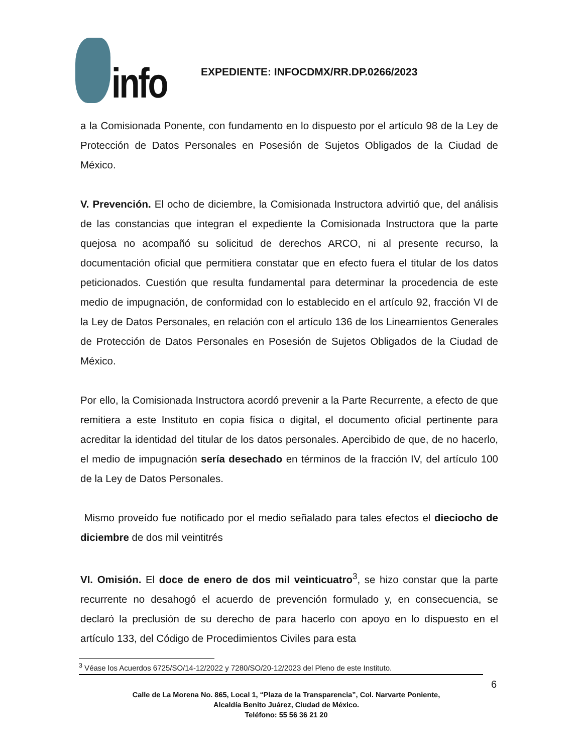info
EXPEDIENTE: INFOCDMX/RR.DP.0266/2023
a la Comisionada Ponente, con fundamento en lo dispuesto por el artículo 98 de la Ley de Protección de Datos Personales en Posesión de Sujetos Obligados de la Ciudad de México.
V. Prevención. El ocho de diciembre, la Comisionada Instructora advirtió que, del análisis de las constancias que integran el expediente la Comisionada Instructora que la parte quejosa no acompañó su solicitud de derechos ARCO, ni al presente recurso, la documentación oficial que permitiera constatar que en efecto fuera el titular de los datos peticionados. Cuestión que resulta fundamental para determinar la procedencia de este medio de impugnación, de conformidad con lo establecido en el artículo 92, fracción VI de la Ley de Datos Personales, en relación con el artículo 136 de los Lineamientos Generales de Protección de Datos Personales en Posesión de Sujetos Obligados de la Ciudad de México.
Por ello, la Comisionada Instructora acordó prevenir a la Parte Recurrente, a efecto de que remitiera a este Instituto en copia física o digital, el documento oficial pertinente para acreditar la identidad del titular de los datos personales. Apercibido de que, de no hacerlo, el medio de impugnación sería desechado en términos de la fracción IV, del artículo 100 de la Ley de Datos Personales.
Mismo proveído fue notificado por el medio señalado para tales efectos el dieciocho de diciembre de dos mil veintitrés
VI. Omisión. El doce de enero de dos mil veinticuatro<sup>3</sup>, se hizo constar que la parte recurrente no desahogó el acuerdo de prevención formulado y, en consecuencia, se declaró la preclusión de su derecho de para hacerlo con apoyo en lo dispuesto en el artículo 133, del Código de Procedimientos Civiles para esta
<sup>3</sup> Véase los Acuerdos 6725/SO/14-12/2022 y 7280/SO/20-12/2023 del Pleno de este Instituto.
6
Calle de La Morena No. 865, Local 1, “Plaza de la Transparencia”, Col. Narvarte Poniente,
Alcaldía Benito Juárez, Ciudad de México.
Teléfono: 55 56 36 21 20